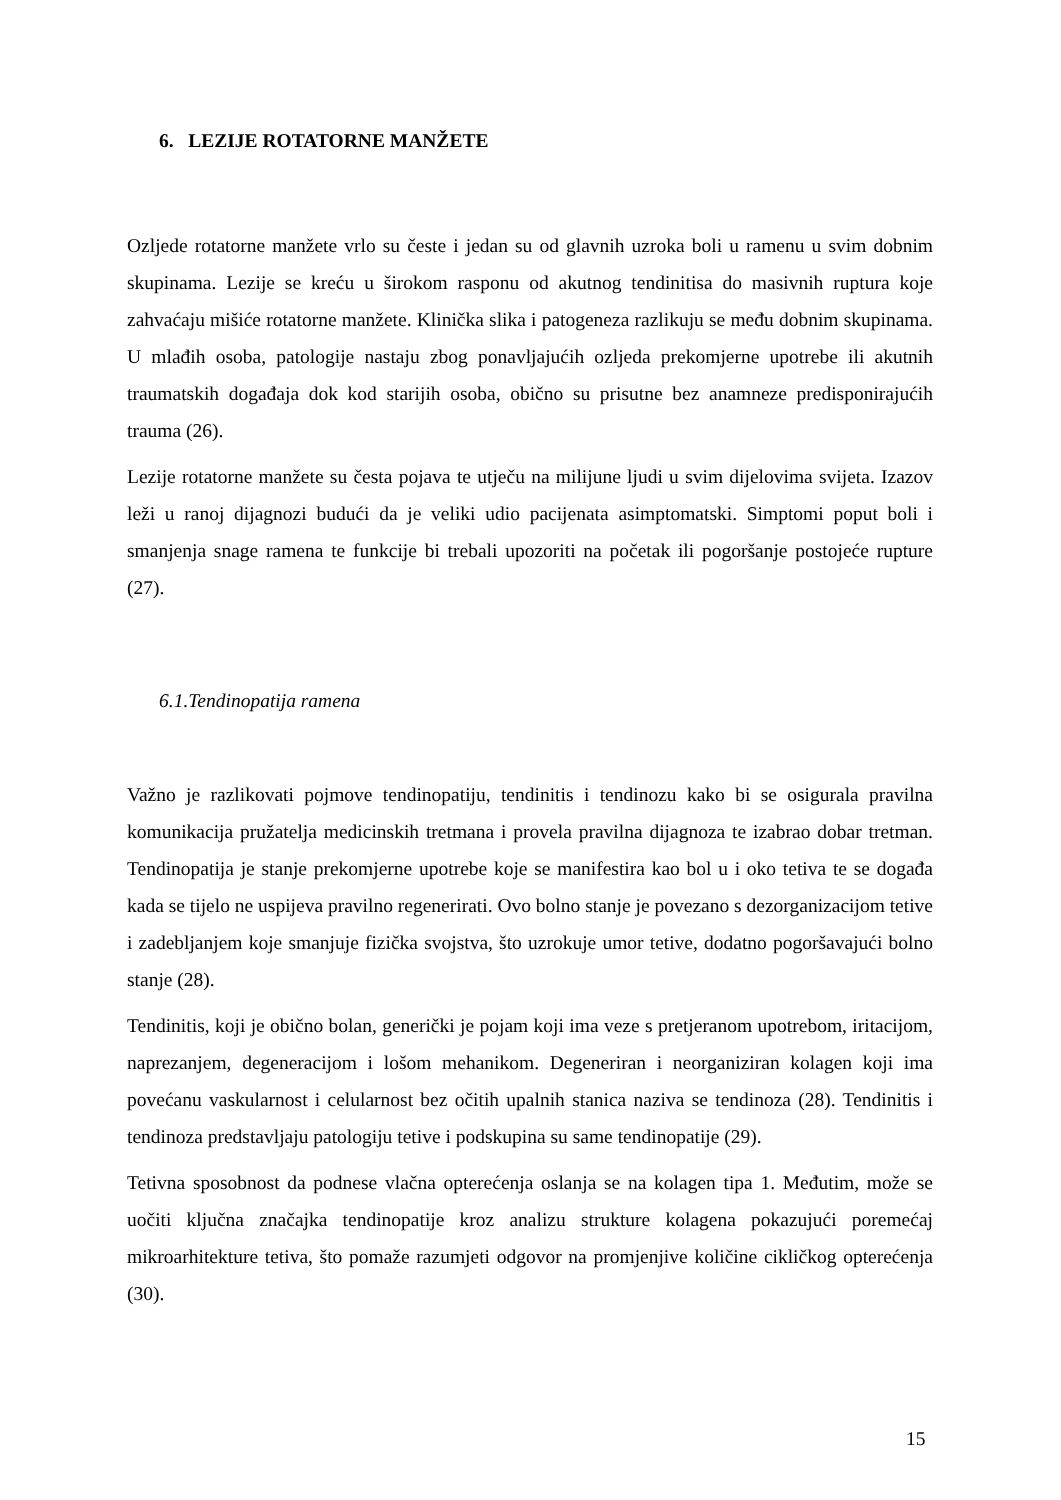6. LEZIJE ROTATORNE MANŽETE
Ozljede rotatorne manžete vrlo su česte i jedan su od glavnih uzroka boli u ramenu u svim dobnim skupinama. Lezije se kreću u širokom rasponu od akutnog tendinitisa do masivnih ruptura koje zahvaćaju mišiće rotatorne manžete. Klinička slika i patogeneza razlikuju se među dobnim skupinama. U mlađih osoba, patologije nastaju zbog ponavljajućih ozljeda prekomjerne upotrebe ili akutnih traumatskih događaja dok kod starijih osoba, obično su prisutne bez anamneze predisponirajućih trauma (26).
Lezije rotatorne manžete su česta pojava te utječu na milijune ljudi u svim dijelovima svijeta. Izazov leži u ranoj dijagnozi budući da je veliki udio pacijenata asimptomatski. Simptomi poput boli i smanjenja snage ramena te funkcije bi trebali upozoriti na početak ili pogoršanje postojeće rupture (27).
6.1.Tendinopatija ramena
Važno je razlikovati pojmove tendinopatiju, tendinitis i tendinozu kako bi se osigurala pravilna komunikacija pružatelja medicinskih tretmana i provela pravilna dijagnoza te izabrao dobar tretman. Tendinopatija je stanje prekomjerne upotrebe koje se manifestira kao bol u i oko tetiva te se događa kada se tijelo ne uspijeva pravilno regenerirati. Ovo bolno stanje je povezano s dezorganizacijom tetive i zadebljanjem koje smanjuje fizička svojstva, što uzrokuje umor tetive, dodatno pogoršavajući bolno stanje (28).
Tendinitis, koji je obično bolan, generički je pojam koji ima veze s pretjeranom upotrebom, iritacijom, naprezanjem, degeneracijom i lošom mehanikom. Degeneriran i neorganiziran kolagen koji ima povećanu vaskularnost i celularnost bez očitih upalnih stanica naziva se tendinoza (28). Tendinitis i tendinoza predstavljaju patologiju tetive i podskupina su same tendinopatije (29).
Tetivna sposobnost da podnese vlačna opterećenja oslanja se na kolagen tipa 1. Međutim, može se uočiti ključna značajka tendinopatije kroz analizu strukture kolagena pokazujući poremećaj mikroarhitekture tetiva, što pomaže razumjeti odgovor na promjenjive količine cikličkog opterećenja (30).
15